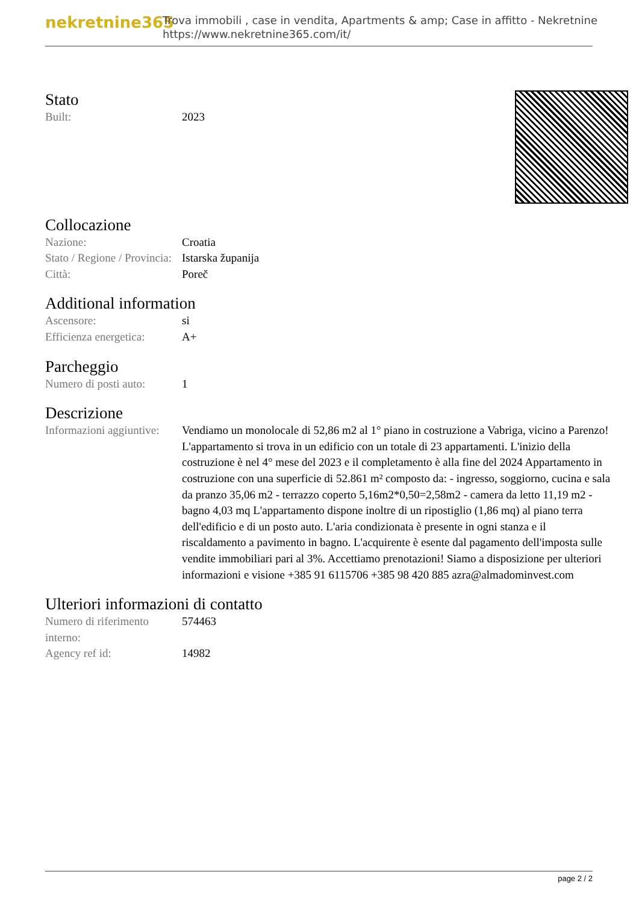nekretnine365
Trova immobili , case in vendita, Apartments & amp; Case in affitto - Nekretnine
https://www.nekretnine365.com/it/
Stato
| Built: | 2023 |
Collocazione
| Nazione: | Croatia |
| Stato / Regione / Provincia: | Istarska županija |
| Città: | Poreč |
Additional information
| Ascensore: | si |
| Efficienza energetica: | A+ |
Parcheggio
| Numero di posti auto: | 1 |
Descrizione
| Informazioni aggiuntive: | Vendiamo un monolocale di 52,86 m2 al 1° piano in costruzione a Vabriga, vicino a Parenzo! L'appartamento si trova in un edificio con un totale di 23 appartamenti. L'inizio della costruzione è nel 4° mese del 2023 e il completamento è alla fine del 2024 Appartamento in costruzione con una superficie di 52.861 m² composto da: - ingresso, soggiorno, cucina e sala da pranzo 35,06 m2 - terrazzo coperto 5,16m2*0,50=2,58m2 - camera da letto 11,19 m2 - bagno 4,03 mq L'appartamento dispone inoltre di un ripostiglio (1,86 mq) al piano terra dell'edificio e di un posto auto. L'aria condizionata è presente in ogni stanza e il riscaldamento a pavimento in bagno. L'acquirente è esente dal pagamento dell'imposta sulle vendite immobiliari pari al 3%. Accettiamo prenotazioni! Siamo a disposizione per ulteriori informazioni e visione +385 91 6115706 +385 98 420 885 azra@almadominvest.com |
Ulteriori informazioni di contatto
| Numero di riferimento interno: | 574463 |
| Agency ref id: | 14982 |
page 2 / 2